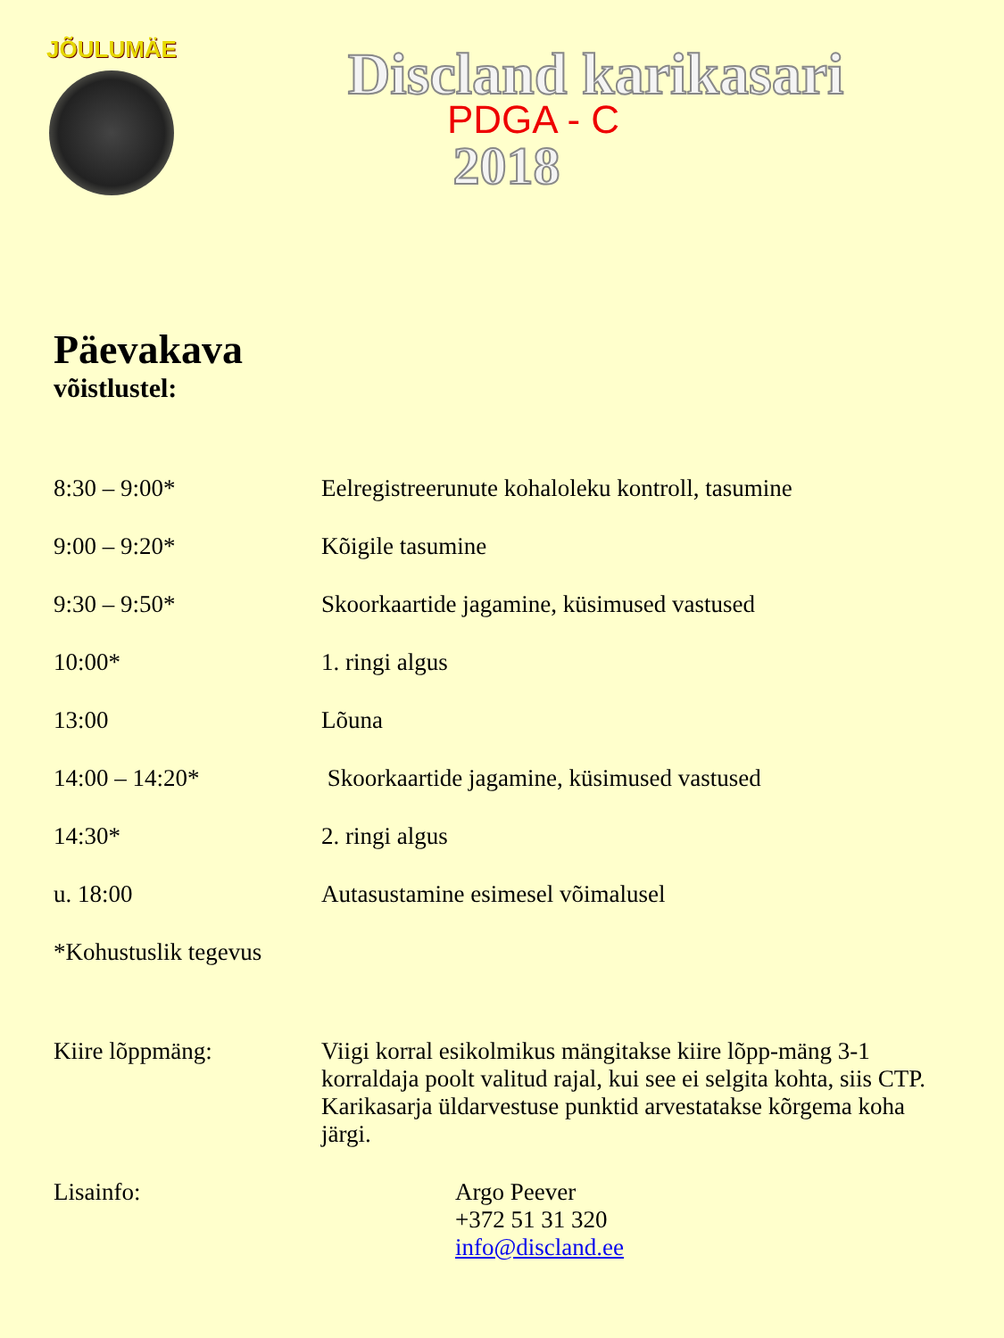JÕULUMÄE
Discland karikasari
PDGA - C
2018
Päevakava
võistlustel:
| 8:30 – 9:00* | Eelregistreerunute kohaloleku kontroll, tasumine |
| 9:00 – 9:20* | Kõigile tasumine |
| 9:30 – 9:50* | Skoorkaartide jagamine, küsimused vastused |
| 10:00* | 1. ringi algus |
| 13:00 | Lõuna |
| 14:00 – 14:20* | Skoorkaartide jagamine, küsimused vastused |
| 14:30* | 2. ringi algus |
| u. 18:00 | Autasustamine esimesel võimalusel |
| *Kohustuslik tegevus | |
| Kiire lõppmäng: | Viigi korral esikolmikus mängitakse kiire lõpp-mäng 3-1 korraldaja poolt valitud rajal, kui see ei selgita kohta, siis CTP. Karikasarja üldarvestuse punktid arvestatakse kõrgema koha järgi. |
| Lisainfo: | Argo Peever +372 51 31 320 info@discland.ee |